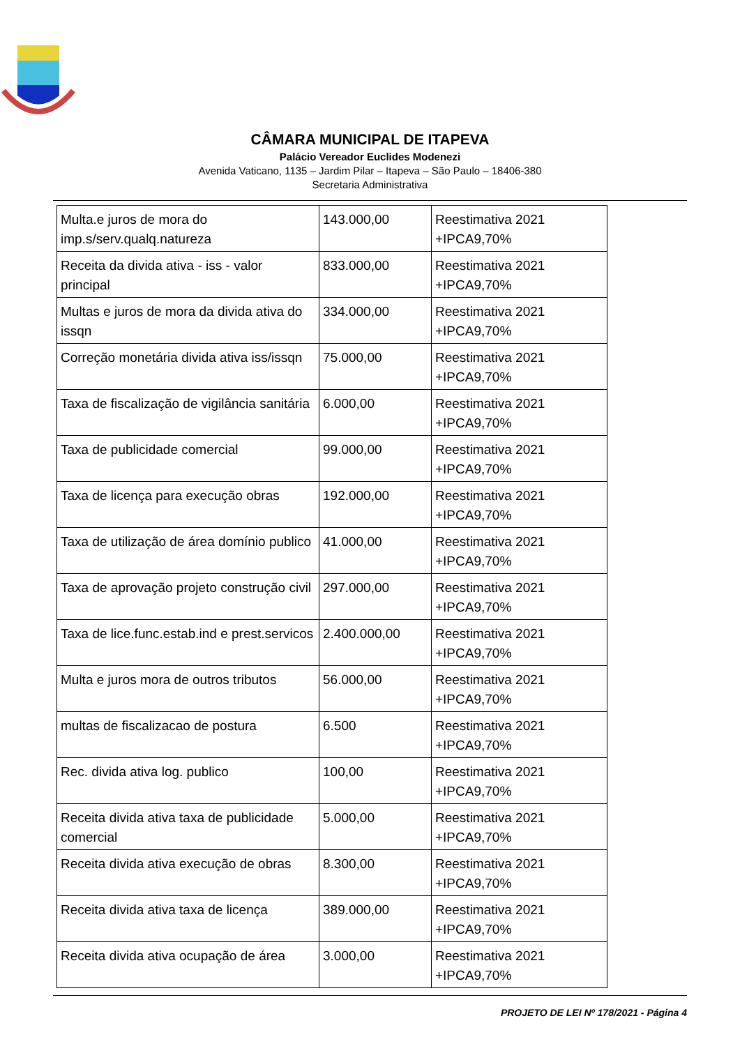CÂMARA MUNICIPAL DE ITAPEVA
Palácio Vereador Euclides Modenezi
Avenida Vaticano, 1135 – Jardim Pilar – Itapeva – São Paulo – 18406-380
Secretaria Administrativa
| Multa.e juros de mora do imp.s/serv.qualq.natureza | 143.000,00 | Reestimativa 2021 +IPCA9,70% |
| Receita da divida ativa - iss - valor principal | 833.000,00 | Reestimativa 2021 +IPCA9,70% |
| Multas e juros de mora da divida ativa do issqn | 334.000,00 | Reestimativa 2021 +IPCA9,70% |
| Correção monetária divida ativa iss/issqn | 75.000,00 | Reestimativa 2021 +IPCA9,70% |
| Taxa de fiscalização de vigilância sanitária | 6.000,00 | Reestimativa 2021 +IPCA9,70% |
| Taxa de publicidade comercial | 99.000,00 | Reestimativa 2021 +IPCA9,70% |
| Taxa de licença para execução obras | 192.000,00 | Reestimativa 2021 +IPCA9,70% |
| Taxa de utilização de área domínio publico | 41.000,00 | Reestimativa 2021 +IPCA9,70% |
| Taxa de aprovação projeto construção civil | 297.000,00 | Reestimativa 2021 +IPCA9,70% |
| Taxa de lice.func.estab.ind e prest.servicos | 2.400.000,00 | Reestimativa 2021 +IPCA9,70% |
| Multa e juros mora de outros tributos | 56.000,00 | Reestimativa 2021 +IPCA9,70% |
| multas de fiscalizacao de postura | 6.500 | Reestimativa 2021 +IPCA9,70% |
| Rec. divida ativa log. publico | 100,00 | Reestimativa 2021 +IPCA9,70% |
| Receita divida ativa taxa de publicidade comercial | 5.000,00 | Reestimativa 2021 +IPCA9,70% |
| Receita divida ativa execução de obras | 8.300,00 | Reestimativa 2021 +IPCA9,70% |
| Receita divida ativa taxa de licença | 389.000,00 | Reestimativa 2021 +IPCA9,70% |
| Receita divida ativa ocupação de área | 3.000,00 | Reestimativa 2021 +IPCA9,70% |
PROJETO DE LEI Nº 178/2021 - Página 4